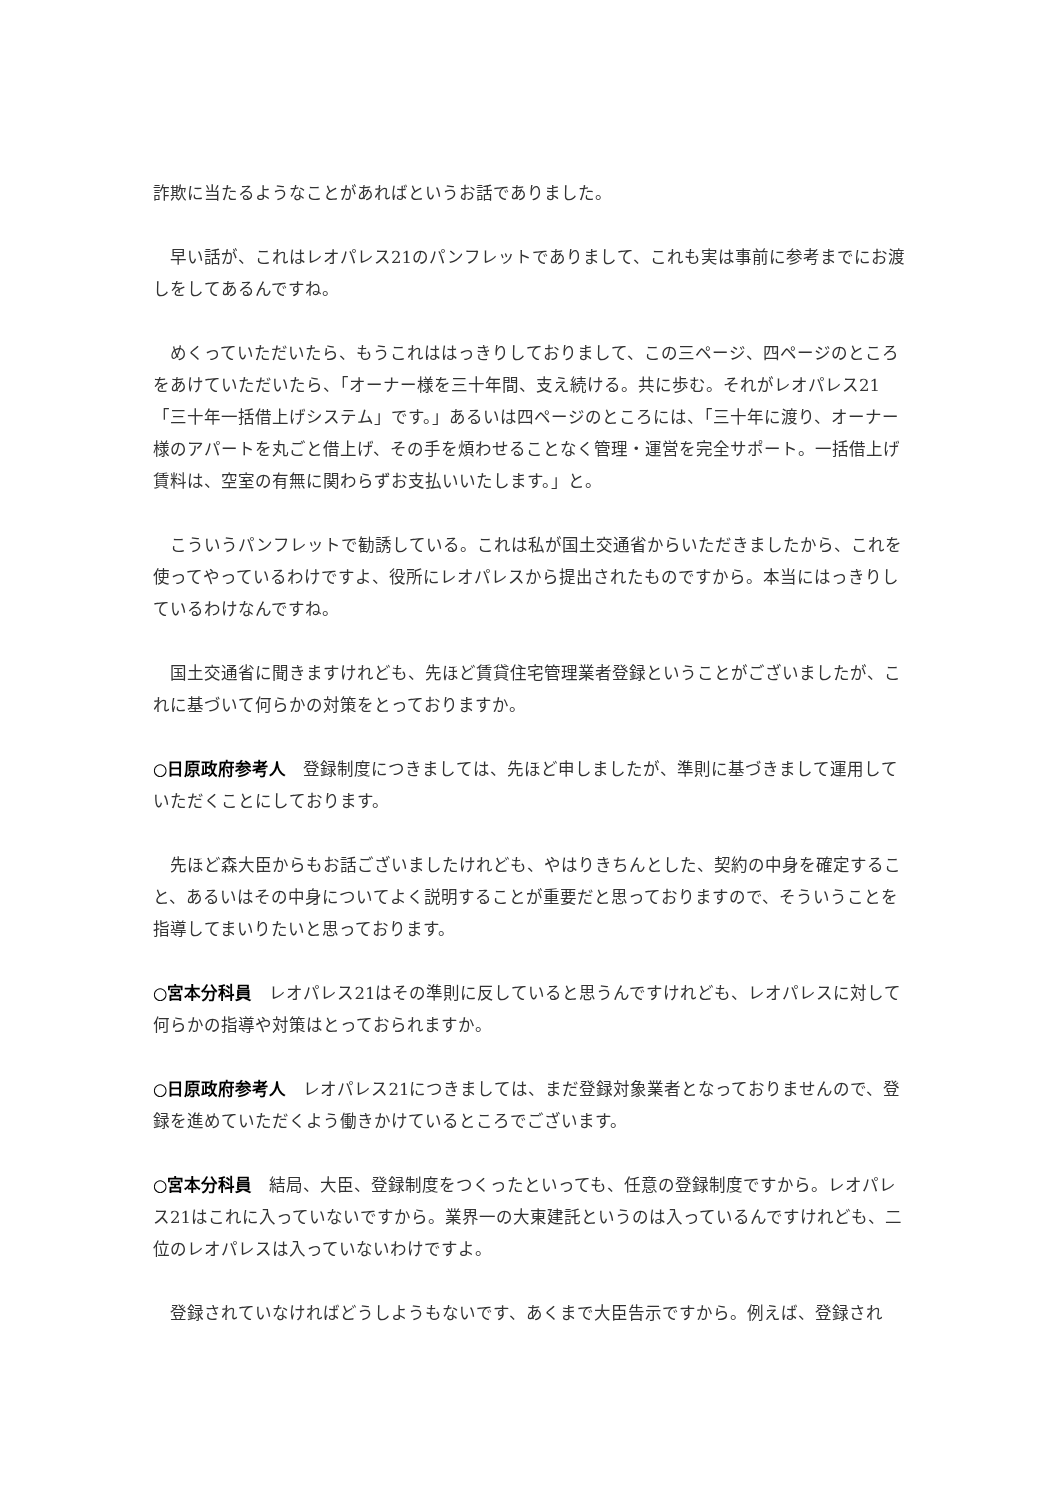詐欺に当たるようなことがあればというお話でありました。
　早い話が、これはレオパレス21のパンフレットでありまして、これも実は事前に参考までにお渡しをしてあるんですね。
　めくっていただいたら、もうこれははっきりしておりまして、この三ページ、四ページのところをあけていただいたら、「オーナー様を三十年間、支え続ける。共に歩む。それがレオパレス21「三十年一括借上げシステム」です。」あるいは四ページのところには、「三十年に渡り、オーナー様のアパートを丸ごと借上げ、その手を煩わせることなく管理・運営を完全サポート。一括借上げ賃料は、空室の有無に関わらずお支払いいたします。」と。
　こういうパンフレットで勧誘している。これは私が国土交通省からいただきましたから、これを使ってやっているわけですよ、役所にレオパレスから提出されたものですから。本当にはっきりしているわけなんですね。
　国土交通省に聞きますけれども、先ほど賃貸住宅管理業者登録ということがございましたが、これに基づいて何らかの対策をとっておりますか。
○日原政府参考人　登録制度につきましては、先ほど申しましたが、準則に基づきまして運用していただくことにしております。
　先ほど森大臣からもお話ございましたけれども、やはりきちんとした、契約の中身を確定すること、あるいはその中身についてよく説明することが重要だと思っておりますので、そういうことを指導してまいりたいと思っております。
○宮本分科員　レオパレス21はその準則に反していると思うんですけれども、レオパレスに対して何らかの指導や対策はとっておられますか。
○日原政府参考人　レオパレス21につきましては、まだ登録対象業者となっておりませんので、登録を進めていただくよう働きかけているところでございます。
○宮本分科員　結局、大臣、登録制度をつくったといっても、任意の登録制度ですから。レオパレス21はこれに入っていないですから。業界一の大東建託というのは入っているんですけれども、二位のレオパレスは入っていないわけですよ。
　登録されていなければどうしようもないです、あくまで大臣告示ですから。例えば、登録され